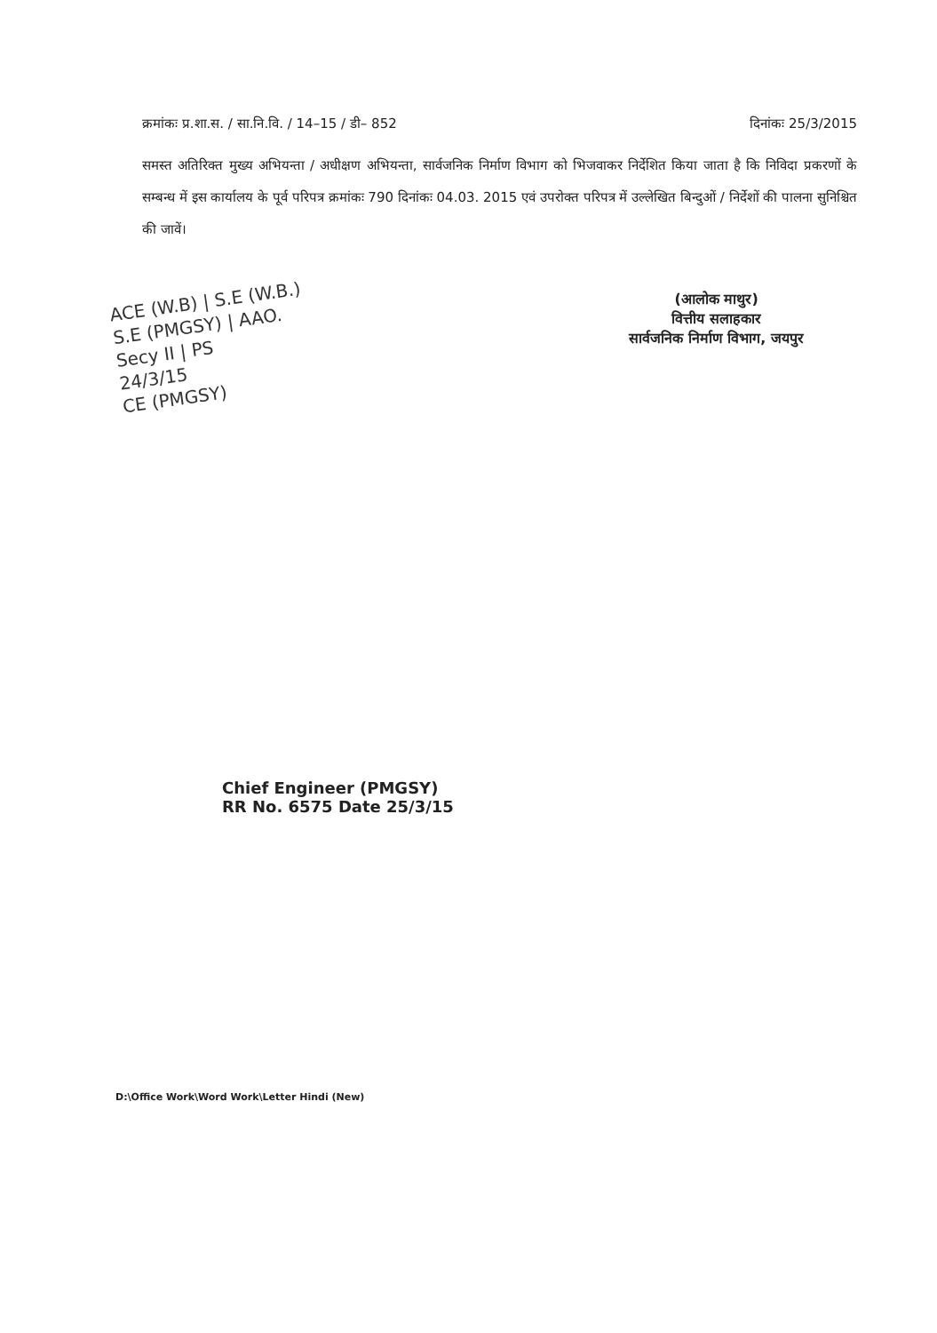क्रमांकः प्र.शा.स. / सा.नि.वि. / 14–15 / डी– 852 दिनांकः 25/3/2015
समस्त अतिरिक्त मुख्य अभियन्ता / अधीक्षण अभियन्ता, सार्वजनिक निर्माण विभाग को भिजवाकर निर्देशित किया जाता है कि निविदा प्रकरणों के सम्बन्ध में इस कार्यालय के पूर्व परिपत्र क्रमांकः 790 दिनांकः 04.03. 2015 एवं उपरोक्त परिपत्र में उल्लेखित बिन्दुओं / निर्देशों की पालना सुनिश्चित की जावें।
ACE (W.B) | S.E (W.B.)
S.E (PMGSY) | AAO.
Secy II | PS
24/3/15
CE (PMGSY)
(आलोक माथुर)
वित्तीय सलाहकार
सार्वजनिक निर्माण विभाग, जयपुर
Chief Engineer (PMGSY)
RR No. 6575 Date 25/3/15
D:\Office Work\Word Work\Letter Hindi (New)